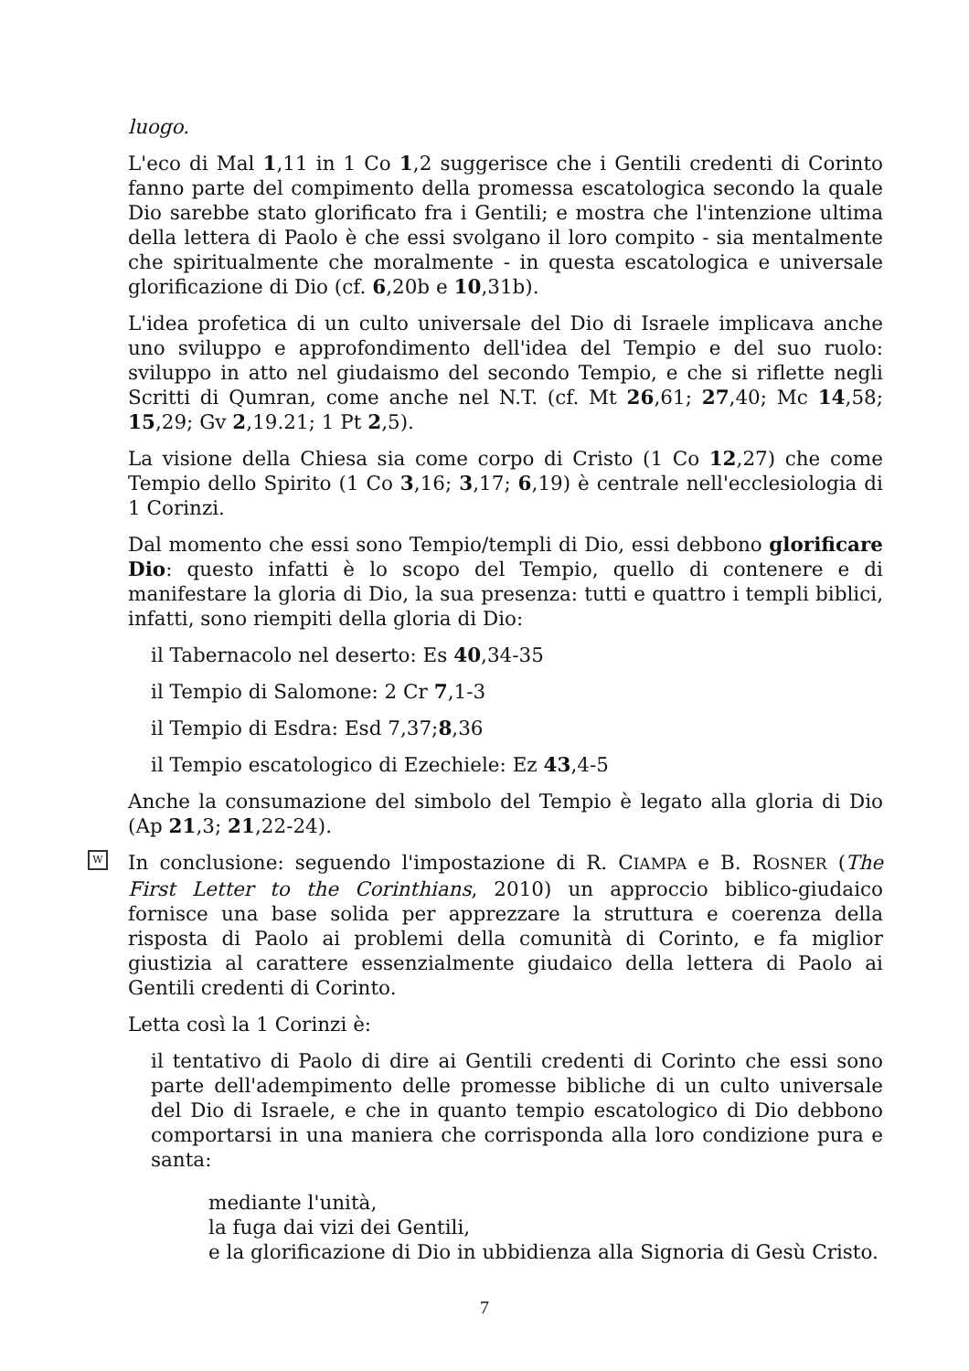luogo.
L'eco di Mal 1,11 in 1 Co 1,2 suggerisce che i Gentili credenti di Corinto fanno parte del compimento della promessa escatologica secondo la quale Dio sarebbe stato glorificato fra i Gentili; e mostra che l'intenzione ultima della lettera di Paolo è che essi svolgano il loro compito - sia mentalmente che spiritualmente che moralmente - in questa escatologica e universale glorificazione di Dio (cf. 6,20b e 10,31b).
L'idea profetica di un culto universale del Dio di Israele implicava anche uno sviluppo e approfondimento dell'idea del Tempio e del suo ruolo: sviluppo in atto nel giudaismo del secondo Tempio, e che si riflette negli Scritti di Qumran, come anche nel N.T. (cf. Mt 26,61; 27,40; Mc 14,58; 15,29; Gv 2,19.21; 1 Pt 2,5).
La visione della Chiesa sia come corpo di Cristo (1 Co 12,27) che come Tempio dello Spirito (1 Co 3,16; 3,17; 6,19) è centrale nell'ecclesiologia di 1 Corinzi.
Dal momento che essi sono Tempio/templi di Dio, essi debbono glorificare Dio: questo infatti è lo scopo del Tempio, quello di contenere e di manifestare la gloria di Dio, la sua presenza: tutti e quattro i templi biblici, infatti, sono riempiti della gloria di Dio:
il Tabernacolo nel deserto: Es 40,34-35
il Tempio di Salomone: 2 Cr 7,1-3
il Tempio di Esdra: Esd 7,37;8,36
il Tempio escatologico di Ezechiele: Ez 43,4-5
Anche la consumazione del simbolo del Tempio è legato alla gloria di Dio (Ap 21,3; 21,22-24).
W In conclusione: seguendo l'impostazione di R. CIAMPA e B. ROSNER (The First Letter to the Corinthians, 2010) un approccio biblico-giudaico fornisce una base solida per apprezzare la struttura e coerenza della risposta di Paolo ai problemi della comunità di Corinto, e fa miglior giustizia al carattere essenzialmente giudaico della lettera di Paolo ai Gentili credenti di Corinto.
Letta così la 1 Corinzi è:
il tentativo di Paolo di dire ai Gentili credenti di Corinto che essi sono parte dell'adempimento delle promesse bibliche di un culto universale del Dio di Israele, e che in quanto tempio escatologico di Dio debbono comportarsi in una maniera che corrisponda alla loro condizione pura e santa:
mediante l'unità,
la fuga dai vizi dei Gentili,
e la glorificazione di Dio in ubbidienza alla Signoria di Gesù Cristo.
7